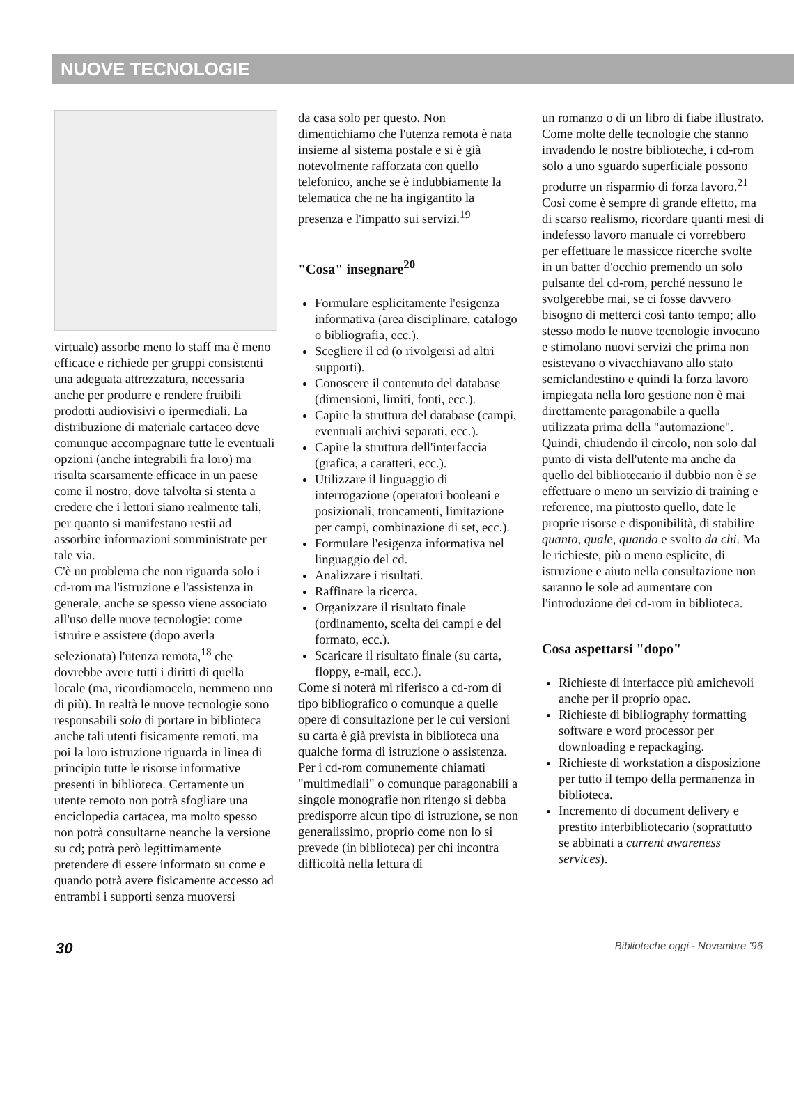NUOVE TECNOLOGIE
virtuale) assorbe meno lo staff ma è meno efficace e richiede per gruppi consistenti una adeguata attrezzatura, necessaria anche per produrre e rendere fruibili prodotti audiovisivi o ipermediali. La distribuzione di materiale cartaceo deve comunque accompagnare tutte le eventuali opzioni (anche integrabili fra loro) ma risulta scarsamente efficace in un paese come il nostro, dove talvolta si stenta a credere che i lettori siano realmente tali, per quanto si manifestano restii ad assorbire informazioni somministrate per tale via.
C'è un problema che non riguarda solo i cd-rom ma l'istruzione e l'assistenza in generale, anche se spesso viene associato all'uso delle nuove tecnologie: come istruire e assistere (dopo averla selezionata) l'utenza remota,<sup>18</sup> che dovrebbe avere tutti i diritti di quella locale (ma, ricordiamocelo, nemmeno uno di più). In realtà le nuove tecnologie sono responsabili solo di portare in biblioteca anche tali utenti fisicamente remoti, ma poi la loro istruzione riguarda in linea di principio tutte le risorse informative presenti in biblioteca. Certamente un utente remoto non potrà sfogliare una enciclopedia cartacea, ma molto spesso non potrà consultarne neanche la versione su cd; potrà però legittimamente pretendere di essere informato su come e quando potrà avere fisicamente accesso ad entrambi i supporti senza muoversi
da casa solo per questo. Non dimentichiamo che l'utenza remota è nata insieme al sistema postale e si è già notevolmente rafforzata con quello telefonico, anche se è indubbiamente la telematica che ne ha ingigantito la presenza e l'impatto sui servizi.<sup>19</sup>
"Cosa" insegnare<sup>20</sup>
Formulare esplicitamente l'esigenza informativa (area disciplinare, catalogo o bibliografia, ecc.).
Scegliere il cd (o rivolgersi ad altri supporti).
Conoscere il contenuto del database (dimensioni, limiti, fonti, ecc.).
Capire la struttura del database (campi, eventuali archivi separati, ecc.).
Capire la struttura dell'interfaccia (grafica, a caratteri, ecc.).
Utilizzare il linguaggio di interrogazione (operatori booleani e posizionali, troncamenti, limitazione per campi, combinazione di set, ecc.).
Formulare l'esigenza informativa nel linguaggio del cd.
Analizzare i risultati.
Raffinare la ricerca.
Organizzare il risultato finale (ordinamento, scelta dei campi e del formato, ecc.).
Scaricare il risultato finale (su carta, floppy, e-mail, ecc.).
Come si noterà mi riferisco a cd-rom di tipo bibliografico o comunque a quelle opere di consultazione per le cui versioni su carta è già prevista in biblioteca una qualche forma di istruzione o assistenza. Per i cd-rom comunemente chiamati "multimediali" o comunque paragonabili a singole monografie non ritengo si debba predisporre alcun tipo di istruzione, se non generalissimo, proprio come non lo si prevede (in biblioteca) per chi incontra difficoltà nella lettura di
un romanzo o di un libro di fiabe illustrato.
Come molte delle tecnologie che stanno invadendo le nostre biblioteche, i cd-rom solo a uno sguardo superficiale possono produrre un risparmio di forza lavoro.<sup>21</sup> Così come è sempre di grande effetto, ma di scarso realismo, ricordare quanti mesi di indefesso lavoro manuale ci vorrebbero per effettuare le massicce ricerche svolte in un batter d'occhio premendo un solo pulsante del cd-rom, perché nessuno le svolgerebbe mai, se ci fosse davvero bisogno di metterci così tanto tempo; allo stesso modo le nuove tecnologie invocano e stimolano nuovi servizi che prima non esistevano o vivacchiavano allo stato semiclandestino e quindi la forza lavoro impiegata nella loro gestione non è mai direttamente paragonabile a quella utilizzata prima della "automazione".
Quindi, chiudendo il circolo, non solo dal punto di vista dell'utente ma anche da quello del bibliotecario il dubbio non è se effettuare o meno un servizio di training e reference, ma piuttosto quello, date le proprie risorse e disponibilità, di stabilire quanto, quale, quando e svolto da chi. Ma le richieste, più o meno esplicite, di istruzione e aiuto nella consultazione non saranno le sole ad aumentare con l'introduzione dei cd-rom in biblioteca.
Cosa aspettarsi "dopo"
Richieste di interfacce più amichevoli anche per il proprio opac.
Richieste di bibliography formatting software e word processor per downloading e repackaging.
Richieste di workstation a disposizione per tutto il tempo della permanenza in biblioteca.
Incremento di document delivery e prestito interbibliotecario (soprattutto se abbinati a current awareness services).
30 Biblioteche oggi - Novembre '96